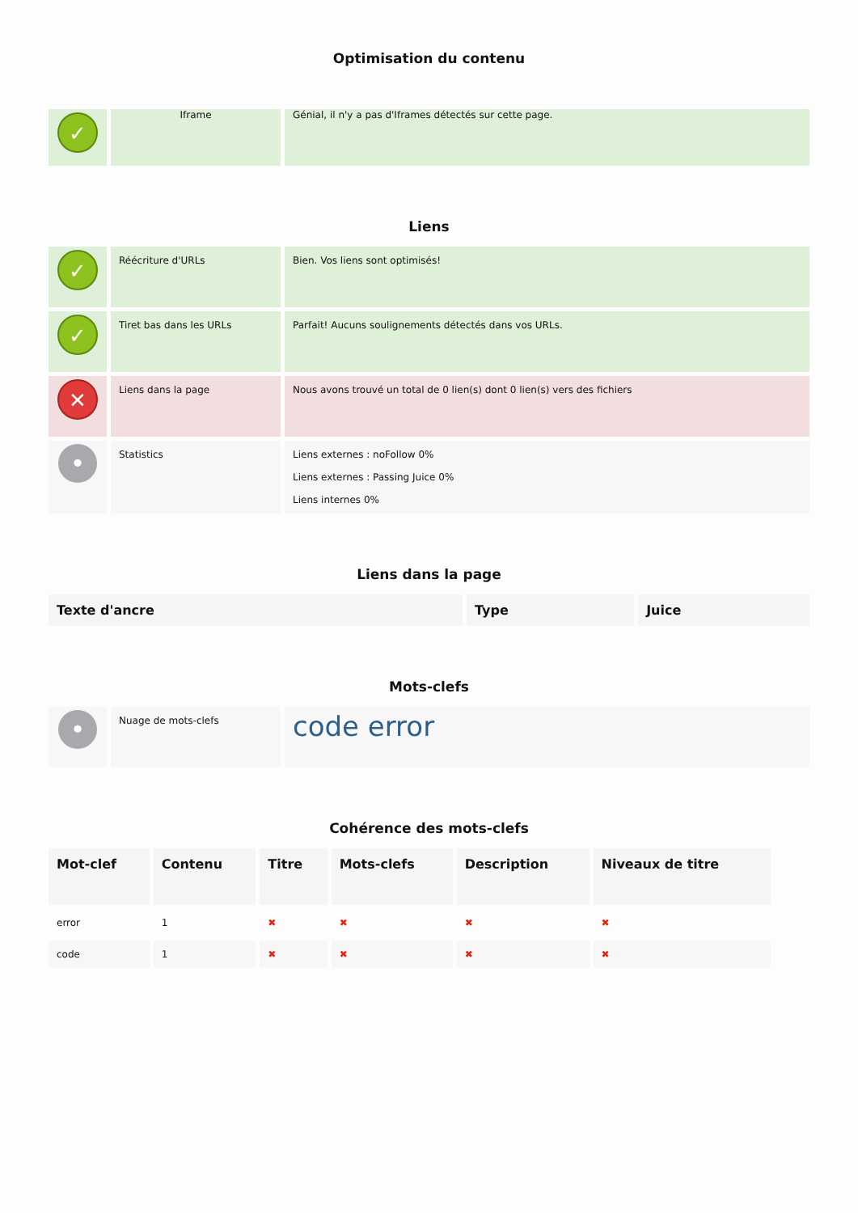Optimisation du contenu
| ✓ | Iframe | Génial, il n'y a pas d'Iframes détectés sur cette page. |
Liens
| ✓ | Réécriture d'URLs | Bien. Vos liens sont optimisés! |
| ✓ | Tiret bas dans les URLs | Parfait! Aucuns soulignements détectés dans vos URLs. |
| ✕ | Liens dans la page | Nous avons trouvé un total de 0 lien(s) dont 0 lien(s) vers des fichiers |
| • | Statistics | Liens externes : noFollow 0% Liens externes : Passing Juice 0% Liens internes 0% |
Liens dans la page
| Texte d'ancre | Type | Juice |
| --- | --- | --- |
Mots-clefs
| • | Nuage de mots-clefs | code error |
Cohérence des mots-clefs
| Mot-clef | Contenu | Titre | Mots-clefs | Description | Niveaux de titre |
| --- | --- | --- | --- | --- | --- |
| error | 1 | ✖ | ✖ | ✖ | ✖ |
| code | 1 | ✖ | ✖ | ✖ | ✖ |